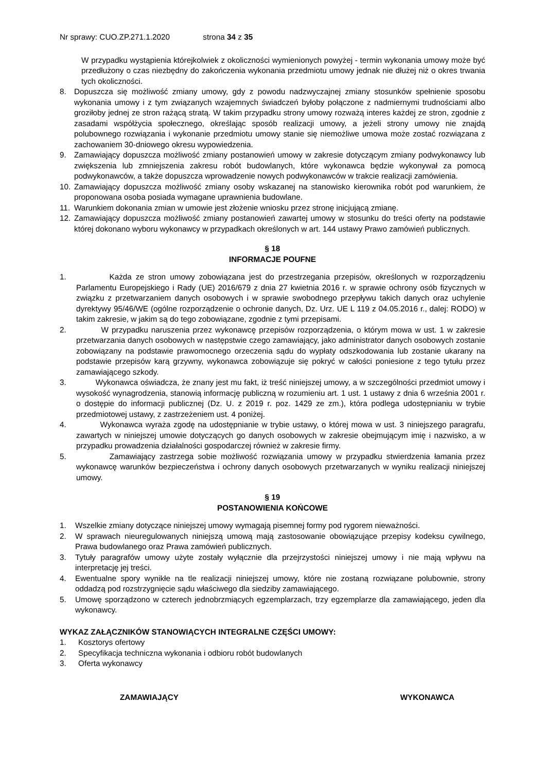Nr sprawy: CUO.ZP.271.1.2020 strona 34 z 35
W przypadku wystąpienia którejkolwiek z okoliczności wymienionych powyżej - termin wykonania umowy może być przedłużony o czas niezbędny do zakończenia wykonania przedmiotu umowy jednak nie dłużej niż o okres trwania tych okoliczności.
8. Dopuszcza się możliwość zmiany umowy, gdy z powodu nadzwyczajnej zmiany stosunków spełnienie sposobu wykonania umowy i z tym związanych wzajemnych świadczeń byłoby połączone z nadmiernymi trudnościami albo groziłoby jednej ze stron rażącą stratą. W takim przypadku strony umowy rozważą interes każdej ze stron, zgodnie z zasadami współżycia społecznego, określając sposób realizacji umowy, a jeżeli strony umowy nie znajdą polubownego rozwiązania i wykonanie przedmiotu umowy stanie się niemożliwe umowa może zostać rozwiązana z zachowaniem 30-dniowego okresu wypowiedzenia.
9. Zamawiający dopuszcza możliwość zmiany postanowień umowy w zakresie dotyczącym zmiany podwykonawcy lub zwiększenia lub zmniejszenia zakresu robót budowlanych, które wykonawca będzie wykonywał za pomocą podwykonawców, a także dopuszcza wprowadzenie nowych podwykonawców w trakcie realizacji zamówienia.
10. Zamawiający dopuszcza możliwość zmiany osoby wskazanej na stanowisko kierownika robót pod warunkiem, że proponowana osoba posiada wymagane uprawnienia budowlane.
11. Warunkiem dokonania zmian w umowie jest złożenie wniosku przez stronę inicjującą zmianę.
12. Zamawiający dopuszcza możliwość zmiany postanowień zawartej umowy w stosunku do treści oferty na podstawie której dokonano wyboru wykonawcy w przypadkach określonych w art. 144 ustawy Prawo zamówień publicznych.
§ 18
INFORMACJE POUFNE
1. Każda ze stron umowy zobowiązana jest do przestrzegania przepisów, określonych w rozporządzeniu Parlamentu Europejskiego i Rady (UE) 2016/679 z dnia 27 kwietnia 2016 r. w sprawie ochrony osób fizycznych w związku z przetwarzaniem danych osobowych i w sprawie swobodnego przepływu takich danych oraz uchylenie dyrektywy 95/46/WE (ogólne rozporządzenie o ochronie danych, Dz. Urz. UE L 119 z 04.05.2016 r., dalej: RODO) w takim zakresie, w jakim są do tego zobowiązane, zgodnie z tymi przepisami.
2. W przypadku naruszenia przez wykonawcę przepisów rozporządzenia, o którym mowa w ust. 1 w zakresie przetwarzania danych osobowych w następstwie czego zamawiający, jako administrator danych osobowych zostanie zobowiązany na podstawie prawomocnego orzeczenia sądu do wypłaty odszkodowania lub zostanie ukarany na podstawie przepisów karą grzywny, wykonawca zobowiązuje się pokryć w całości poniesione z tego tytułu przez zamawiającego szkody.
3. Wykonawca oświadcza, że znany jest mu fakt, iż treść niniejszej umowy, a w szczególności przedmiot umowy i wysokość wynagrodzenia, stanowią informację publiczną w rozumieniu art. 1 ust. 1 ustawy z dnia 6 września 2001 r. o dostępie do informacji publicznej (Dz. U. z 2019 r. poz. 1429 ze zm.), która podlega udostępnianiu w trybie przedmiotowej ustawy, z zastrzeżeniem ust. 4 poniżej.
4. Wykonawca wyraża zgodę na udostępnianie w trybie ustawy, o której mowa w ust. 3 niniejszego paragrafu, zawartych w niniejszej umowie dotyczących go danych osobowych w zakresie obejmującym imię i nazwisko, a w przypadku prowadzenia działalności gospodarczej również w zakresie firmy.
5. Zamawiający zastrzega sobie możliwość rozwiązania umowy w przypadku stwierdzenia łamania przez wykonawcę warunków bezpieczeństwa i ochrony danych osobowych przetwarzanych w wyniku realizacji niniejszej umowy.
§ 19
POSTANOWIENIA KOŃCOWE
1. Wszelkie zmiany dotyczące niniejszej umowy wymagają pisemnej formy pod rygorem nieważności.
2. W sprawach nieuregulowanych niniejszą umową mają zastosowanie obowiązujące przepisy kodeksu cywilnego, Prawa budowlanego oraz Prawa zamówień publicznych.
3. Tytuły paragrafów umowy użyte zostały wyłącznie dla przejrzystości niniejszej umowy i nie mają wpływu na interpretację jej treści.
4. Ewentualne spory wynikłe na tle realizacji niniejszej umowy, które nie zostaną rozwiązane polubownie, strony oddadzą pod rozstrzygnięcie sądu właściwego dla siedziby zamawiającego.
5. Umowę sporządzono w czterech jednobrzmiących egzemplarzach, trzy egzemplarze dla zamawiającego, jeden dla wykonawcy.
WYKAZ ZAŁĄCZNIKÓW STANOWIĄCYCH INTEGRALNE CZĘŚCI UMOWY:
1. Kosztorys ofertowy
2. Specyfikacja techniczna wykonania i odbioru robót budowlanych
3. Oferta wykonawcy
ZAMAWIAJĄCY WYKONAWCA